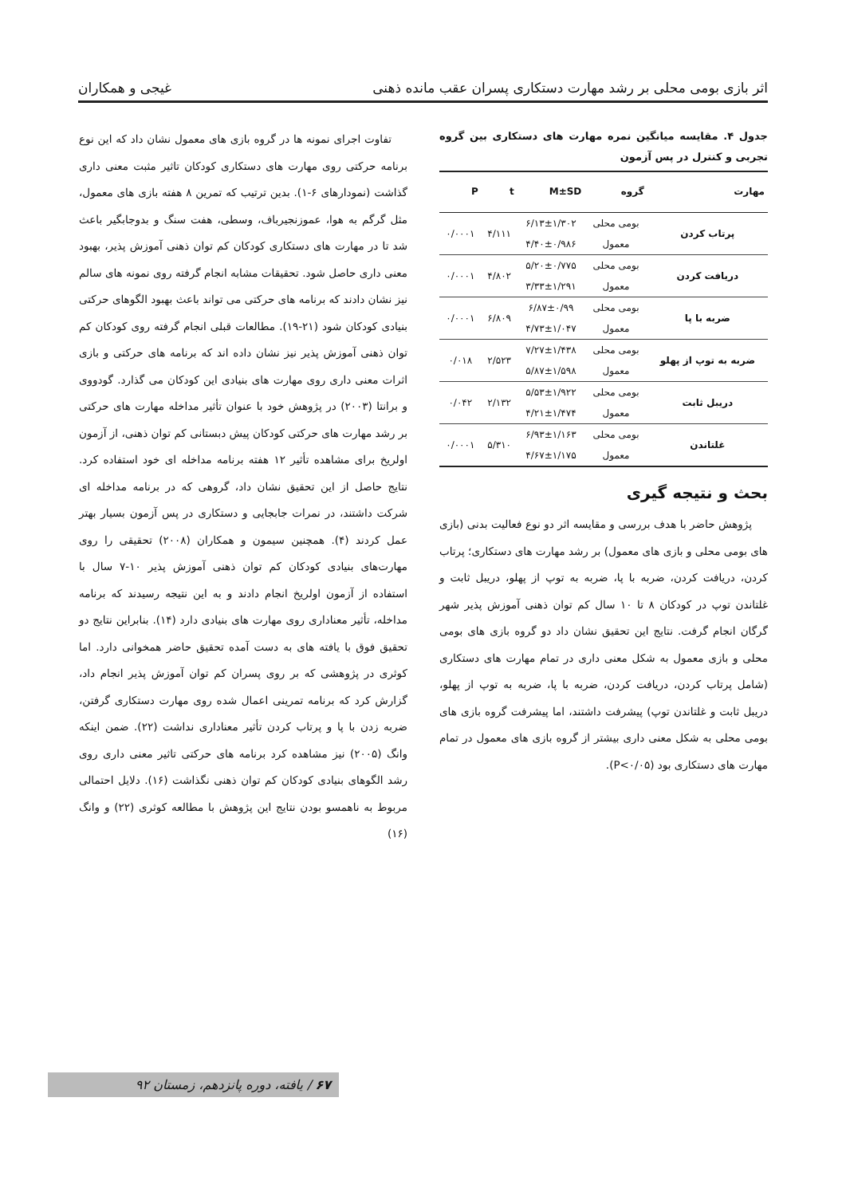اثر بازی بومی محلی بر رشد مهارت دستکاری پسران عقب مانده ذهنی غیجی و همکاران
جدول ۴. مقایسه میانگین نمره مهارت های دستکاری بین گروه تجربی و کنترل در پس آزمون
| مهارت | گروه | M±SD | t | P |
| --- | --- | --- | --- | --- |
| پرتاب کردن | بومی محلی | ۶/۱۳±۱/۳۰۲ | ۴/۱۱۱ | ۰/۰۰۰۱ |
| | معمول | ۴/۴۰±۰/۹۸۶ | | |
| دریافت کردن | بومی محلی | ۵/۲۰±۰/۷۷۵ | ۴/۸۰۲ | ۰/۰۰۰۱ |
| | معمول | ۳/۳۳±۱/۲۹۱ | | |
| ضربه با پا | بومی محلی | ۶/۸۷±۰/۹۹ | ۶/۸۰۹ | ۰/۰۰۰۱ |
| | معمول | ۴/۷۳±۱/۰۴۷ | | |
| ضربه به توپ از پهلو | بومی محلی | ۷/۲۷±۱/۴۳۸ | ۲/۵۲۳ | ۰/۰۱۸ |
| | معمول | ۵/۸۷±۱/۵۹۸ | | |
| دریبل ثابت | بومی محلی | ۵/۵۳±۱/۹۲۲ | ۲/۱۳۲ | ۰/۰۴۲ |
| | معمول | ۴/۲۱±۱/۴۷۴ | | |
| غلتاندن | بومی محلی | ۶/۹۳±۱/۱۶۳ | ۵/۳۱۰ | ۰/۰۰۰۱ |
| | معمول | ۴/۶۷±۱/۱۷۵ | | |
بحث و نتیجه گیری
پژوهش حاضر با هدف بررسی و مقایسه اثر دو نوع فعالیت بدنی (بازی های بومی محلی و بازی های معمول) بر رشد مهارت های دستکاری؛ پرتاب کردن، دریافت کردن، ضربه با پا، ضربه به توپ از پهلو، دریبل ثابت و غلتاندن توپ در کودکان ۸ تا ۱۰ سال کم توان ذهنی آموزش پذیر شهر گرگان انجام گرفت. نتایج این تحقیق نشان داد دو گروه بازی های بومی محلی و بازی معمول به شکل معنی داری در تمام مهارت های دستکاری (شامل پرتاب کردن، دریافت کردن، ضربه با پا، ضربه به توپ از پهلو، دریبل ثابت و غلتاندن توپ) پیشرفت داشتند، اما پیشرفت گروه بازی های بومی محلی به شکل معنی داری بیشتر از گروه بازی های معمول در تمام مهارت های دستکاری بود (P<۰/۰۵).
تفاوت اجرای نمونه ها در گروه بازی های معمول نشان داد که این نوع برنامه حرکتی روی مهارت های دستکاری کودکان تاثیر مثبت معنی داری گذاشت (نمودارهای ۶-۱). بدین ترتیب که تمرین ۸ هفته بازی های معمول، مثل گرگم به هوا، عموزنجیرباف، وسطی، هفت سنگ و بدوجابگیر باعث شد تا در مهارت های دستکاری کودکان کم توان ذهنی آموزش پذیر، بهبود معنی داری حاصل شود. تحقیقات مشابه انجام گرفته روی نمونه های سالم نیز نشان دادند که برنامه های حرکتی می تواند باعث بهبود الگوهای حرکتی بنیادی کودکان شود (۲۱-۱۹). مطالعات قبلی انجام گرفته روی کودکان کم توان ذهنی آموزش پذیر نیز نشان داده اند که برنامه های حرکتی و بازی اثرات معنی داری روی مهارت های بنیادی این کودکان می گذارد. گودووی و برانتا (۲۰۰۳) در پژوهش خود با عنوان تأثیر مداخله مهارت های حرکتی بر رشد مهارت های حرکتی کودکان پیش دبستانی کم توان ذهنی، از آزمون اولریخ برای مشاهده تأثیر ۱۲ هفته برنامه مداخله ای خود استفاده کرد. نتایج حاصل از این تحقیق نشان داد، گروهی که در برنامه مداخله ای شرکت داشتند، در نمرات جابجایی و دستکاری در پس آزمون بسیار بهتر عمل کردند (۴). همچنین سیمون و همکاران (۲۰۰۸) تحقیقی را روی مهارت‌های بنیادی کودکان کم توان ذهنی آموزش پذیر ۱۰-۷ سال با استفاده از آزمون اولریخ انجام دادند و به این نتیجه رسیدند که برنامه مداخله، تأثیر معناداری روی مهارت های بنیادی دارد (۱۴). بنابراین نتایج دو تحقیق فوق با یافته های به دست آمده تحقیق حاضر همخوانی دارد. اما کوثری در پژوهشی که بر روی پسران کم توان آموزش پذیر انجام داد، گزارش کرد که برنامه تمرینی اعمال شده روی مهارت دستکاری گرفتن، ضربه زدن با پا و پرتاب کردن تأثیر معناداری نداشت (۲۲). ضمن اینکه وانگ (۲۰۰۵) نیز مشاهده کرد برنامه های حرکتی تاثیر معنی داری روی رشد الگوهای بنیادی کودکان کم توان ذهنی نگذاشت (۱۶). دلایل احتمالی مربوط به ناهمسو بودن نتایج این پژوهش با مطالعه کوثری (۲۲) و وانگ (۱۶)
۶۷ / یافته، دوره پانزدهم، زمستان ۹۲